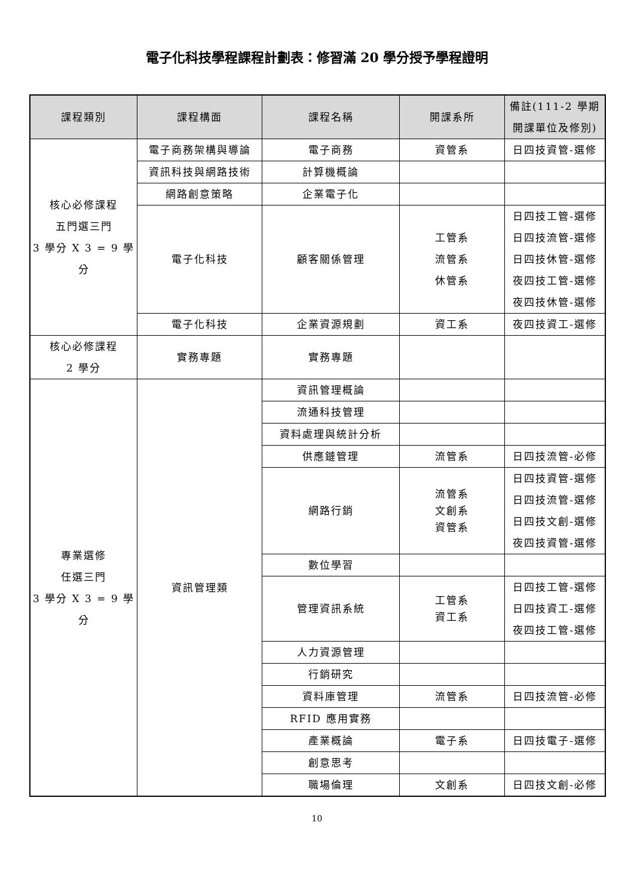電子化科技學程課程計劃表：修習滿 20 學分授予學程證明
| 課程類別 | 課程構面 | 課程名稱 | 開課系所 | 備註(111-2 學期 開課單位及修別) |
| --- | --- | --- | --- | --- |
| 核心必修課程 五門選三門 3 學分 X 3 = 9 學分 | 電子商務架構與導論 | 電子商務 | 資管系 | 日四技資管-選修 |
| | 資訊科技與網路技術 | 計算機概論 | | |
| | 網路創意策略 | 企業電子化 | | |
| | 電子化科技 | 顧客關係管理 | 工管系 流管系 休管系 | 日四技工管-選修 日四技流管-選修 日四技休管-選修 夜四技工管-選修 夜四技休管-選修 |
| | 電子化科技 | 企業資源規劃 | 資工系 | 夜四技資工-選修 |
| 核心必修課程 2 學分 | 實務專題 | 實務專題 | | |
| 專業選修 任選三門 3 學分 X 3 = 9 學分 | 資訊管理類 | 資訊管理概論 | | |
| | | 流通科技管理 | | |
| | | 資料處理與統計分析 | | |
| | | 供應鏈管理 | 流管系 | 日四技流管-必修 |
| | | 網路行銷 | 流管系 文創系 資管系 | 日四技資管-選修 日四技流管-選修 日四技文創-選修 夜四技資管-選修 |
| | | 數位學習 | | |
| | | 管理資訊系統 | 工管系 資工系 | 日四技工管-選修 日四技資工-選修 夜四技工管-選修 |
| | | 人力資源管理 | | |
| | | 行銷研究 | | |
| | | 資料庫管理 | 流管系 | 日四技流管-必修 |
| | | RFID 應用實務 | | |
| | | 產業概論 | 電子系 | 日四技電子-選修 |
| | | 創意思考 | | |
| | | 職場倫理 | 文創系 | 日四技文創-必修 |
10